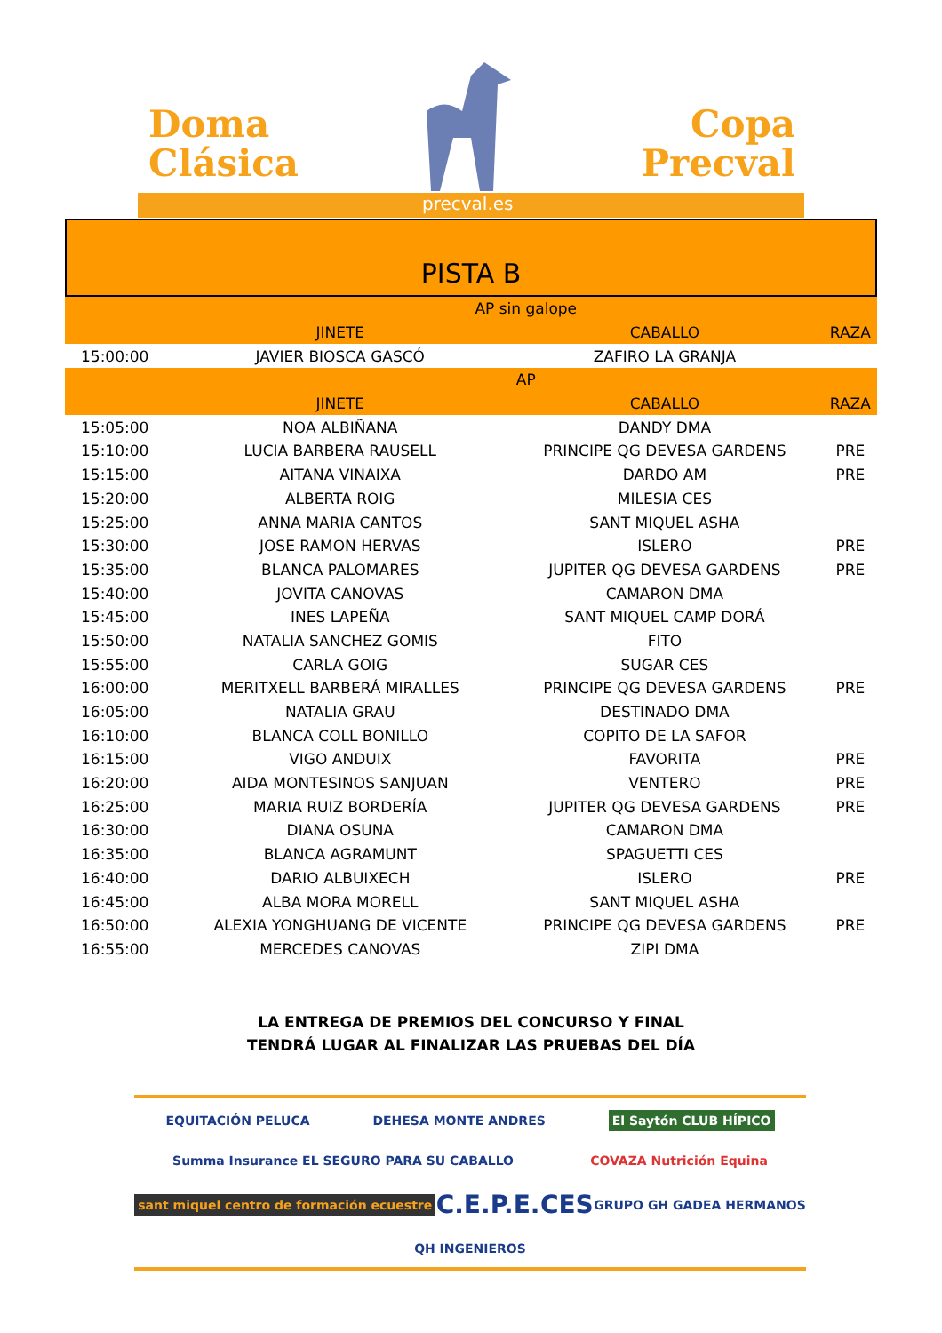Doma
Clásica
Copa
Precval
precval.es
PISTA B
| | AP sin galope | | |
| | JINETE | CABALLO | RAZA |
| 15:00:00 | JAVIER BIOSCA GASCÓ | ZAFIRO LA GRANJA | |
| | AP | | |
| | JINETE | CABALLO | RAZA |
| 15:05:00 | NOA ALBIÑANA | DANDY DMA | |
| 15:10:00 | LUCIA BARBERA RAUSELL | PRINCIPE QG DEVESA GARDENS | PRE |
| 15:15:00 | AITANA VINAIXA | DARDO AM | PRE |
| 15:20:00 | ALBERTA ROIG | MILESIA CES | |
| 15:25:00 | ANNA MARIA CANTOS | SANT MIQUEL ASHA | |
| 15:30:00 | JOSE RAMON HERVAS | ISLERO | PRE |
| 15:35:00 | BLANCA PALOMARES | JUPITER QG DEVESA GARDENS | PRE |
| 15:40:00 | JOVITA CANOVAS | CAMARON DMA | |
| 15:45:00 | INES LAPEÑA | SANT MIQUEL CAMP DORÁ | |
| 15:50:00 | NATALIA SANCHEZ GOMIS | FITO | |
| 15:55:00 | CARLA GOIG | SUGAR CES | |
| 16:00:00 | MERITXELL BARBERÁ MIRALLES | PRINCIPE QG DEVESA GARDENS | PRE |
| 16:05:00 | NATALIA GRAU | DESTINADO DMA | |
| 16:10:00 | BLANCA COLL BONILLO | COPITO DE LA SAFOR | |
| 16:15:00 | VIGO ANDUIX | FAVORITA | PRE |
| 16:20:00 | AIDA MONTESINOS SANJUAN | VENTERO | PRE |
| 16:25:00 | MARIA RUIZ BORDERÍA | JUPITER QG DEVESA GARDENS | PRE |
| 16:30:00 | DIANA OSUNA | CAMARON DMA | |
| 16:35:00 | BLANCA AGRAMUNT | SPAGUETTI CES | |
| 16:40:00 | DARIO ALBUIXECH | ISLERO | PRE |
| 16:45:00 | ALBA MORA MORELL | SANT MIQUEL ASHA | |
| 16:50:00 | ALEXIA YONGHUANG DE VICENTE | PRINCIPE QG DEVESA GARDENS | PRE |
| 16:55:00 | MERCEDES CANOVAS | ZIPI DMA | |
LA ENTREGA DE PREMIOS DEL CONCURSO Y FINAL
TENDRÁ LUGAR AL FINALIZAR LAS PRUEBAS DEL DÍA
EQUITACIÓN PELUCA DEHESA MONTE ANDRES El Saytón CLUB HÍPICO Summa Insurance EL SEGURO PARA SU CABALLO COVAZA Nutrición Equina sant miquel centro de formación ecuestre C.E.P.E. CES GRUPO GH GADEA HERMANOS QH INGENIEROS